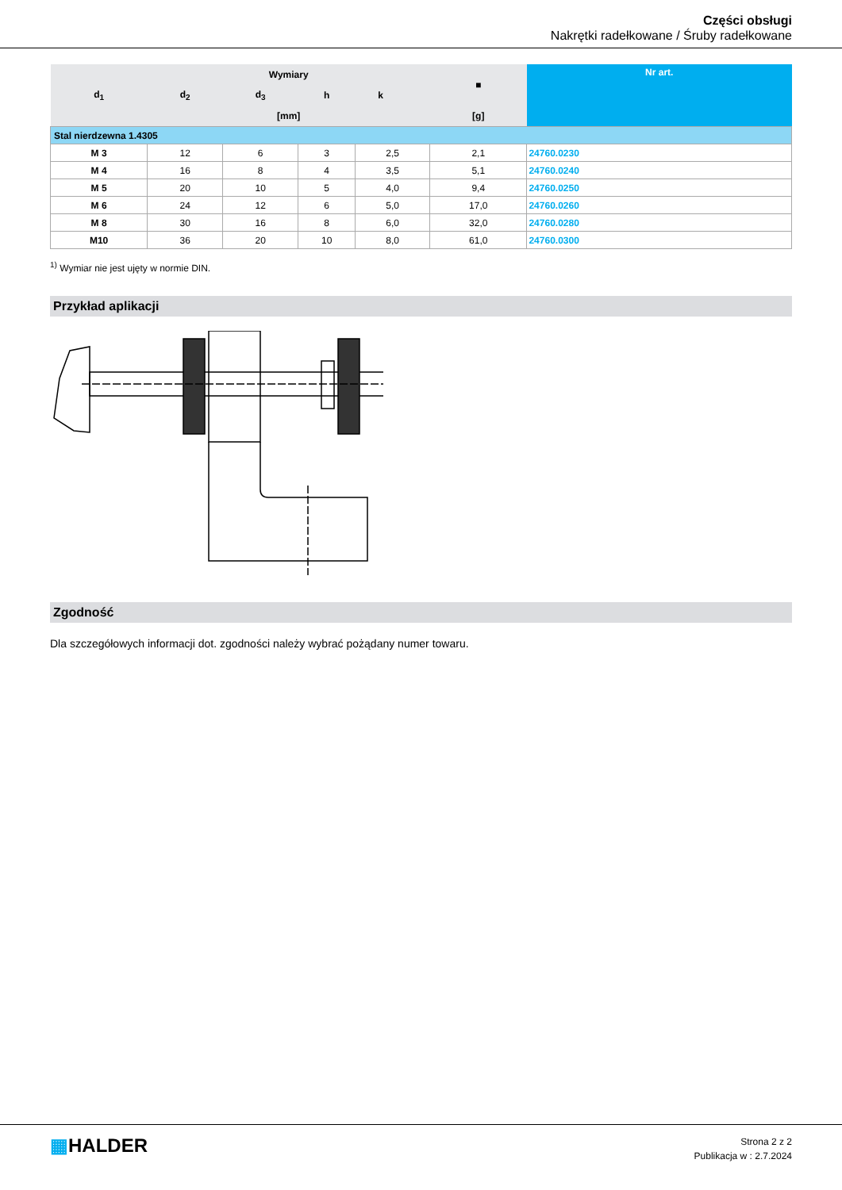Części obsługi
Nakrętki radełkowane / Śruby radełkowane
| d<sub>1</sub> | Wymiary | | | | | ■ | Nr art. |
| --- | --- | --- | --- | --- | --- | --- | --- |
| | d<sub>2</sub> | d<sub>3</sub> | h | k | | | |
| | [mm] | | | | | [g] | |
| Stal nierdzewna 1.4305 | | | | | | | |
| M 3 | 12 | 6 | 3 | 2,5 | | 2,1 | 24760.0230 |
| M 4 | 16 | 8 | 4 | 3,5 | | 5,1 | 24760.0240 |
| M 5 | 20 | 10 | 5 | 4,0 | | 9,4 | 24760.0250 |
| M 6 | 24 | 12 | 6 | 5,0 | | 17,0 | 24760.0260 |
| M 8 | 30 | 16 | 8 | 6,0 | | 32,0 | 24760.0280 |
| M10 | 36 | 20 | 10 | 8,0 | | 61,0 | 24760.0300 |
<sup>1)</sup> Wymiar nie jest ujęty w normie DIN.
Przykład aplikacji
Zgodność
Dla szczegółowych informacji dot. zgodności należy wybrać pożądany numer towaru.
▦HALDER
Strona 2 z 2
Publikacja w : 2.7.2024